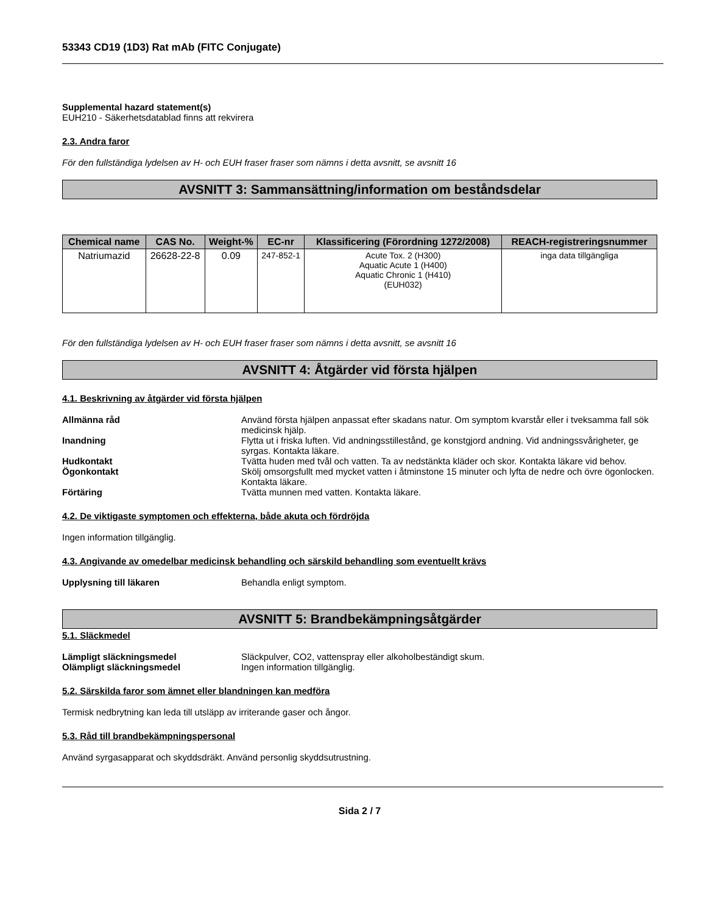53343 CD19 (1D3) Rat mAb (FITC Conjugate)
Supplemental hazard statement(s)
EUH210 - Säkerhetsdatablad finns att rekvirera
2.3. Andra faror
För den fullständiga lydelsen av H- och EUH fraser fraser som nämns i detta avsnitt, se avsnitt 16
AVSNITT 3: Sammansättning/information om beståndsdelar
| Chemical name | CAS No. | Weight-% | EC-nr | Klassificering (Förordning 1272/2008) | REACH-registreringsnummer |
| --- | --- | --- | --- | --- | --- |
| Natriumazid | 26628-22-8 | 0.09 | 247-852-1 | Acute Tox. 2 (H300) Aquatic Acute 1 (H400) Aquatic Chronic 1 (H410) (EUH032) | inga data tillgängliga |
För den fullständiga lydelsen av H- och EUH fraser fraser som nämns i detta avsnitt, se avsnitt 16
AVSNITT 4: Åtgärder vid första hjälpen
4.1. Beskrivning av åtgärder vid första hjälpen
Allmänna råd Använd första hjälpen anpassat efter skadans natur. Om symptom kvarstår eller i tveksamma fall sök medicinsk hjälp.
Inandning Flytta ut i friska luften. Vid andningsstillestånd, ge konstgjord andning. Vid andningssvårigheter, ge syrgas. Kontakta läkare.
Hudkontakt Tvätta huden med tvål och vatten. Ta av nedstänkta kläder och skor. Kontakta läkare vid behov.
Ögonkontakt Skölj omsorgsfullt med mycket vatten i åtminstone 15 minuter och lyfta de nedre och övre ögonlocken. Kontakta läkare.
Förtäring Tvätta munnen med vatten. Kontakta läkare.
4.2. De viktigaste symptomen och effekterna, både akuta och fördröjda
Ingen information tillgänglig.
4.3. Angivande av omedelbar medicinsk behandling och särskild behandling som eventuellt krävs
Upplysning till läkaren Behandla enligt symptom.
AVSNITT 5: Brandbekämpningsåtgärder
5.1. Släckmedel
Lämpligt släckningsmedel Släckpulver, CO2, vattenspray eller alkoholbeständigt skum.
Olämpligt släckningsmedel Ingen information tillgänglig.
5.2. Särskilda faror som ämnet eller blandningen kan medföra
Termisk nedbrytning kan leda till utsläpp av irriterande gaser och ångor.
5.3. Råd till brandbekämpningspersonal
Använd syrgasapparat och skyddsdräkt. Använd personlig skyddsutrustning.
Sida 2 / 7